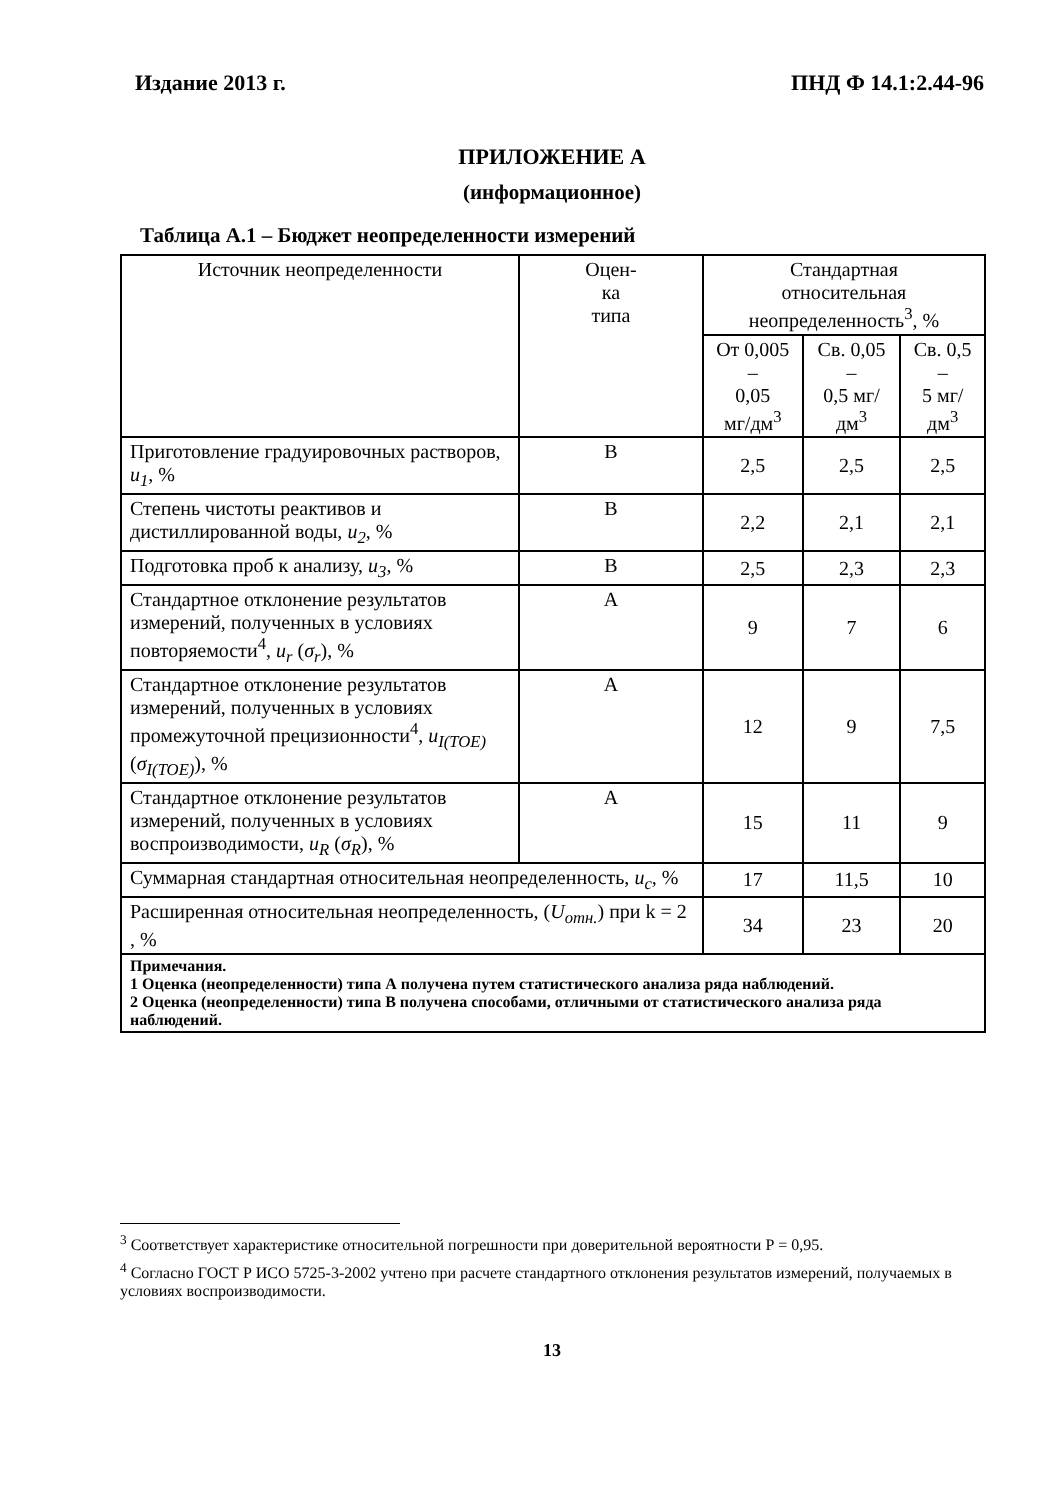Издание 2013 г. ПНД Ф 14.1:2.44-96
ПРИЛОЖЕНИЕ А
(информационное)
Таблица А.1 – Бюджет неопределенности измерений
| Источник неопределенности | Оцен- ка типа | Стандартная относительная неопределенность<sup>3</sup>, % | | |
| --- | --- | --- | --- | --- |
| | | От 0,005 – 0,05 мг/дм<sup>3</sup> | Св. 0,05 – 0,5 мг/дм<sup>3</sup> | Св. 0,5 – 5 мг/дм<sup>3</sup> |
| Приготовление градуировочных растворов, u<sub>1</sub> , % | В | 2,5 | 2,5 | 2,5 |
| Степень чистоты реактивов и дистиллированной воды, u<sub>2</sub> , % | В | 2,2 | 2,1 | 2,1 |
| Подготовка проб к анализу, u<sub>3</sub> , % | В | 2,5 | 2,3 | 2,3 |
| Стандартное отклонение результатов измерений, полученных в условиях повторяемости<sup>4</sup>, u<sub>r</sub> ( σ<sub>r</sub> ), % | А | 9 | 7 | 6 |
| Стандартное отклонение результатов измерений, полученных в условиях промежуточной прецизионности<sup>4</sup>, u<sub>I(TOE)</sub> ( σ<sub>I(TOE)</sub> ), % | А | 12 | 9 | 7,5 |
| Стандартное отклонение результатов измерений, полученных в условиях воспроизводимости, u<sub>R</sub> ( σ<sub>R</sub> ), % | А | 15 | 11 | 9 |
| Суммарная стандартная относительная неопределенность, u<sub>c</sub> , % | | 17 | 11,5 | 10 |
| Расширенная относительная неопределенность, ( U<sub>отн.</sub> ) при k = 2 , % | | 34 | 23 | 20 |
| Примечания. 1 Оценка (неопределенности) типа А получена путем статистического анализа ряда наблюдений. 2 Оценка (неопределенности) типа В получена способами, отличными от статистического анализа ряда наблюдений. | | | | |
<sup>3</sup> Соответствует характеристике относительной погрешности при доверительной вероятности Р = 0,95.
<sup>4</sup> Согласно ГОСТ Р ИСО 5725-3-2002 учтено при расчете стандартного отклонения результатов измерений, получаемых в условиях воспроизводимости.
13